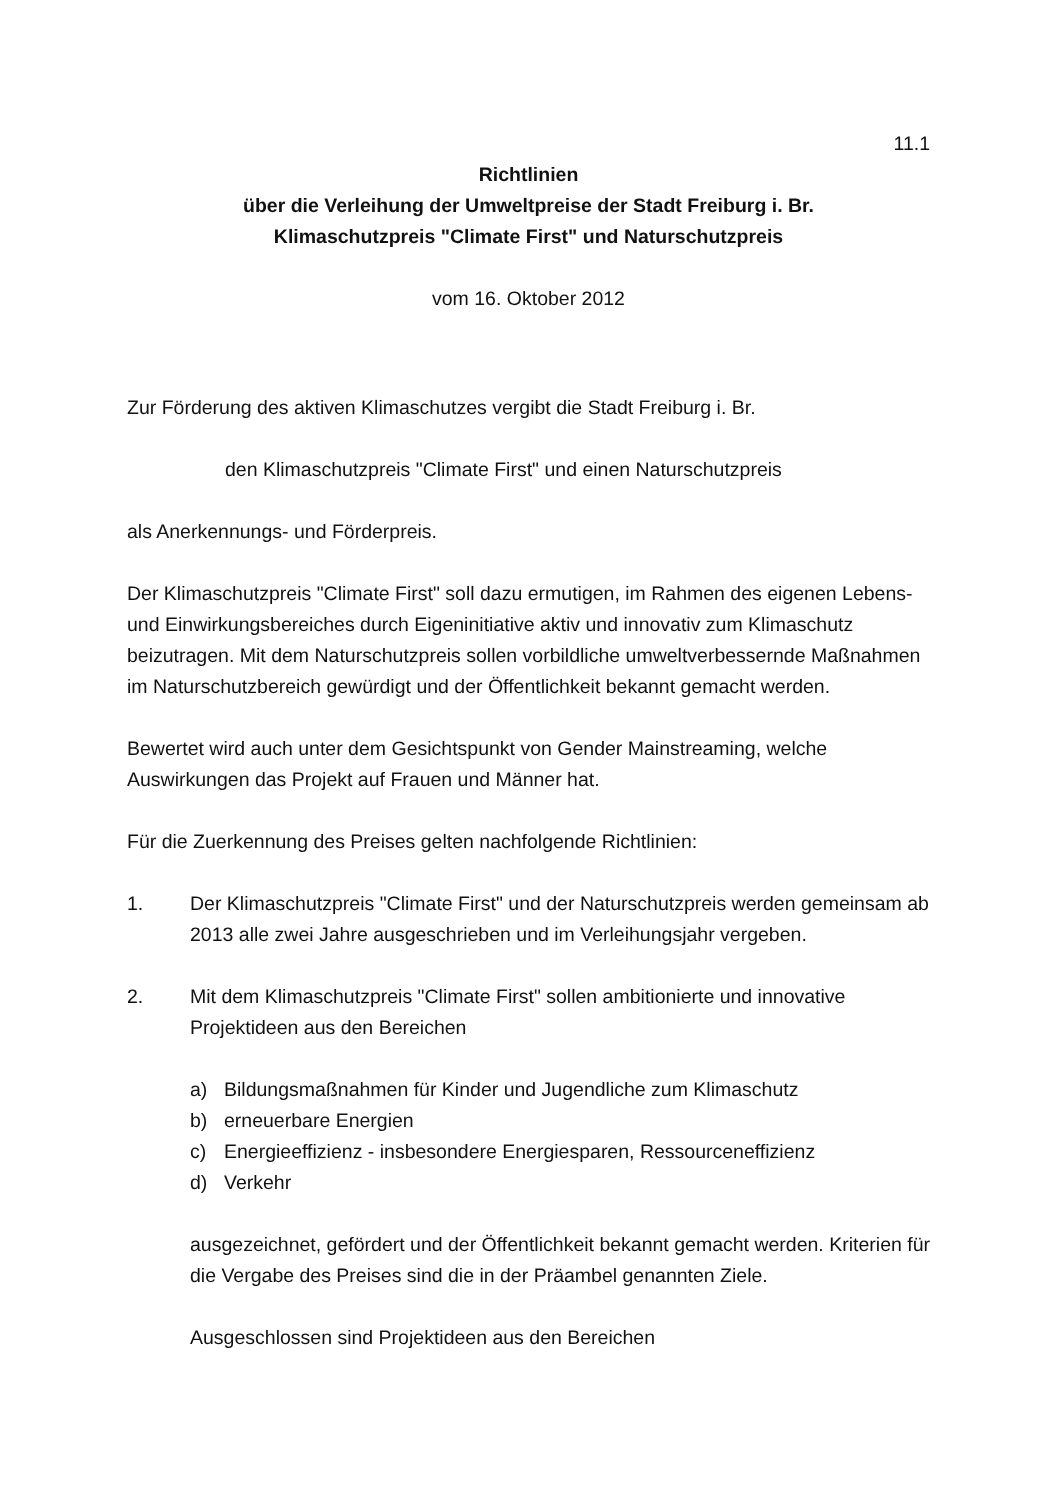11.1
Richtlinien
über die Verleihung der Umweltpreise der Stadt Freiburg i. Br.
Klimaschutzpreis "Climate First" und Naturschutzpreis
vom 16. Oktober 2012
Zur Förderung des aktiven Klimaschutzes vergibt die Stadt Freiburg i. Br.
den Klimaschutzpreis "Climate First" und einen Naturschutzpreis
als Anerkennungs- und Förderpreis.
Der Klimaschutzpreis "Climate First" soll dazu ermutigen, im Rahmen des eigenen Lebens- und Einwirkungsbereiches durch Eigeninitiative aktiv und innovativ zum Klimaschutz beizutragen. Mit dem Naturschutzpreis sollen vorbildliche umweltverbessernde Maßnahmen im Naturschutzbereich gewürdigt und der Öffentlichkeit bekannt gemacht werden.
Bewertet wird auch unter dem Gesichtspunkt von Gender Mainstreaming, welche Auswirkungen das Projekt auf Frauen und Männer hat.
Für die Zuerkennung des Preises gelten nachfolgende Richtlinien:
1. Der Klimaschutzpreis "Climate First" und der Naturschutzpreis werden gemeinsam ab 2013 alle zwei Jahre ausgeschrieben und im Verleihungsjahr vergeben.
2. Mit dem Klimaschutzpreis "Climate First" sollen ambitionierte und innovative Projektideen aus den Bereichen
a) Bildungsmaßnahmen für Kinder und Jugendliche zum Klimaschutz
b) erneuerbare Energien
c) Energieeffizienz - insbesondere Energiesparen, Ressourceneffizienz
d) Verkehr
ausgezeichnet, gefördert und der Öffentlichkeit bekannt gemacht werden. Kriterien für die Vergabe des Preises sind die in der Präambel genannten Ziele.
Ausgeschlossen sind Projektideen aus den Bereichen